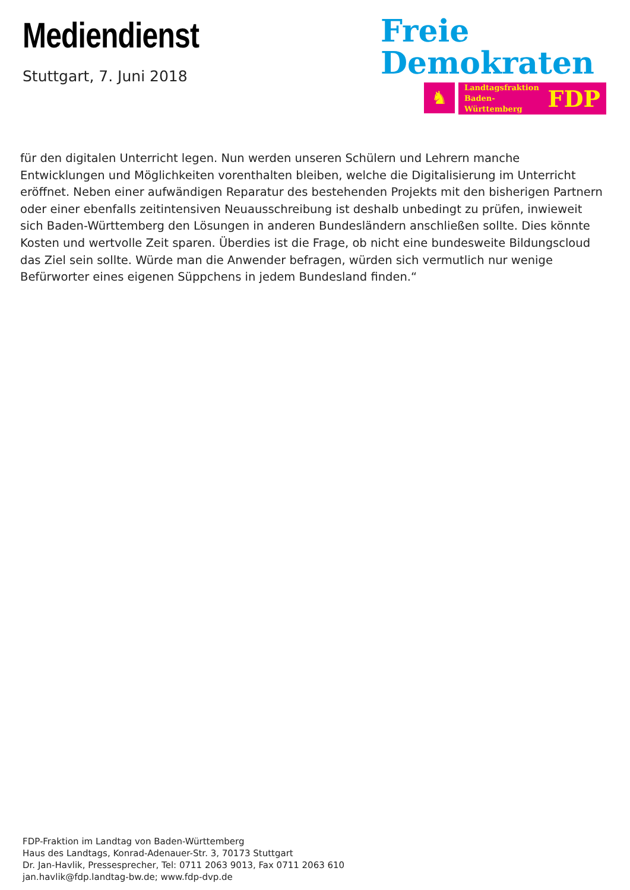Mediendienst
Stuttgart, 7. Juni 2018
Freie
Demokraten
♞
Landtagsfraktion
Baden-Württemberg FDP
für den digitalen Unterricht legen. Nun werden unseren Schülern und Lehrern manche Entwicklungen und Möglichkeiten vorenthalten bleiben, welche die Digitalisierung im Unterricht eröffnet. Neben einer aufwändigen Reparatur des bestehenden Projekts mit den bisherigen Partnern oder einer ebenfalls zeitintensiven Neuausschreibung ist deshalb unbedingt zu prüfen, inwieweit sich Baden-Württemberg den Lösungen in anderen Bundesländern anschließen sollte. Dies könnte Kosten und wertvolle Zeit sparen. Überdies ist die Frage, ob nicht eine bundesweite Bildungscloud das Ziel sein sollte. Würde man die Anwender befragen, würden sich vermutlich nur wenige Befürworter eines eigenen Süppchens in jedem Bundesland finden.“
FDP-Fraktion im Landtag von Baden-Württemberg
Haus des Landtags, Konrad-Adenauer-Str. 3, 70173 Stuttgart
Dr. Jan-Havlik, Pressesprecher, Tel: 0711 2063 9013, Fax 0711 2063 610
jan.havlik@fdp.landtag-bw.de; www.fdp-dvp.de